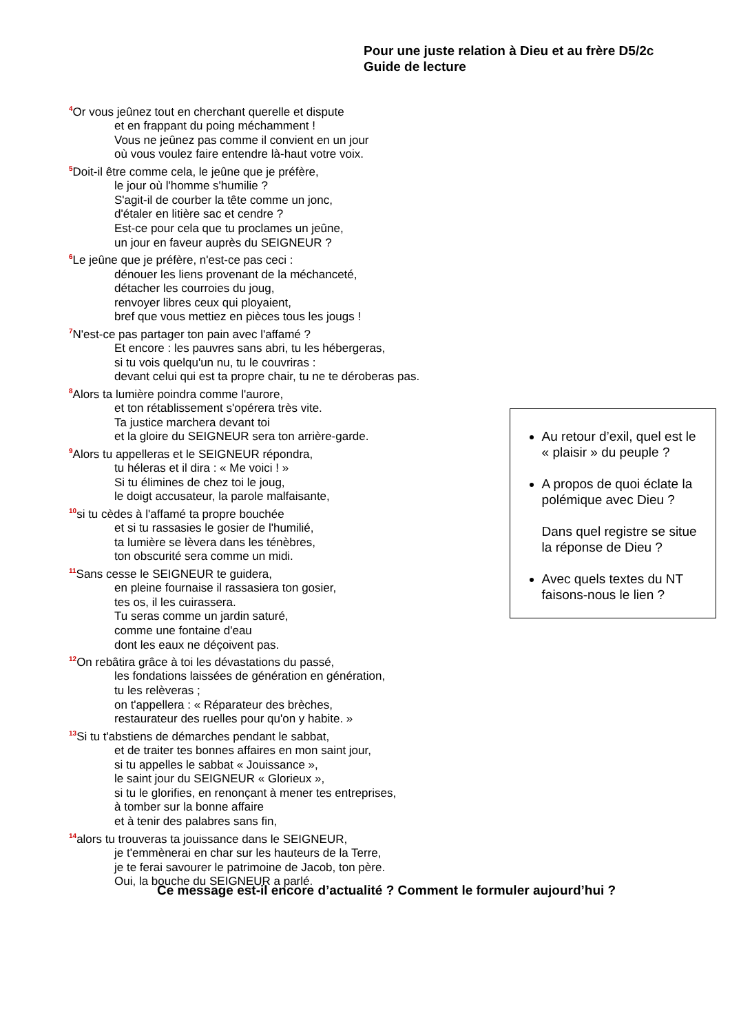Pour une juste relation à Dieu et au frère D5/2c
Guide de lecture
<sup>4</sup> Or vous jeûnez tout en cherchant querelle et dispute
et en frappant du poing méchamment !
Vous ne jeûnez pas comme il convient en un jour
où vous voulez faire entendre là-haut votre voix.
<sup>5</sup> Doit-il être comme cela, le jeûne que je préfère,
le jour où l'homme s'humilie ?
S'agit-il de courber la tête comme un jonc,
d'étaler en litière sac et cendre ?
Est-ce pour cela que tu proclames un jeûne,
un jour en faveur auprès du SEIGNEUR ?
<sup>6</sup> Le jeûne que je préfère, n'est-ce pas ceci :
dénouer les liens provenant de la méchanceté,
détacher les courroies du joug,
renvoyer libres ceux qui ployaient,
bref que vous mettiez en pièces tous les jougs !
<sup>7</sup>N'est-ce pas partager ton pain avec l'affamé ?
Et encore : les pauvres sans abri, tu les hébergeras,
si tu vois quelqu'un nu, tu le couvriras :
devant celui qui est ta propre chair, tu ne te déroberas pas.
<sup>8</sup> Alors ta lumière poindra comme l'aurore,
et ton rétablissement s'opérera très vite.
Ta justice marchera devant toi
et la gloire du SEIGNEUR sera ton arrière-garde.
<sup>9</sup> Alors tu appelleras et le SEIGNEUR répondra,
tu héleras et il dira : « Me voici ! »
Si tu élimines de chez toi le joug,
le doigt accusateur, la parole malfaisante,
<sup>10</sup> si tu cèdes à l'affamé ta propre bouchée
et si tu rassasies le gosier de l'humilié,
ta lumière se lèvera dans les ténèbres,
ton obscurité sera comme un midi.
<sup>11</sup> Sans cesse le SEIGNEUR te guidera,
en pleine fournaise il rassasiera ton gosier,
tes os, il les cuirassera.
Tu seras comme un jardin saturé,
comme une fontaine d'eau
dont les eaux ne déçoivent pas.
<sup>12</sup> On rebâtira grâce à toi les dévastations du passé,
les fondations laissées de génération en génération,
tu les relèveras ;
on t'appellera : « Réparateur des brèches,
restaurateur des ruelles pour qu'on y habite. »
<sup>13</sup> Si tu t'abstiens de démarches pendant le sabbat,
et de traiter tes bonnes affaires en mon saint jour,
si tu appelles le sabbat « Jouissance »,
le saint jour du SEIGNEUR « Glorieux »,
si tu le glorifies, en renonçant à mener tes entreprises,
à tomber sur la bonne affaire
et à tenir des palabres sans fin,
<sup>14</sup> alors tu trouveras ta jouissance dans le SEIGNEUR,
je t'emmènerai en char sur les hauteurs de la Terre,
je te ferai savourer le patrimoine de Jacob, ton père.
Oui, la bouche du SEIGNEUR a parlé.
Au retour d’exil, quel est le « plaisir » du peuple ?
A propos de quoi éclate la polémique avec Dieu ?
Dans quel registre se situe la réponse de Dieu ?
Avec quels textes du NT faisons-nous le lien ?
Ce message est-il encore d’actualité ? Comment le formuler aujourd’hui ?